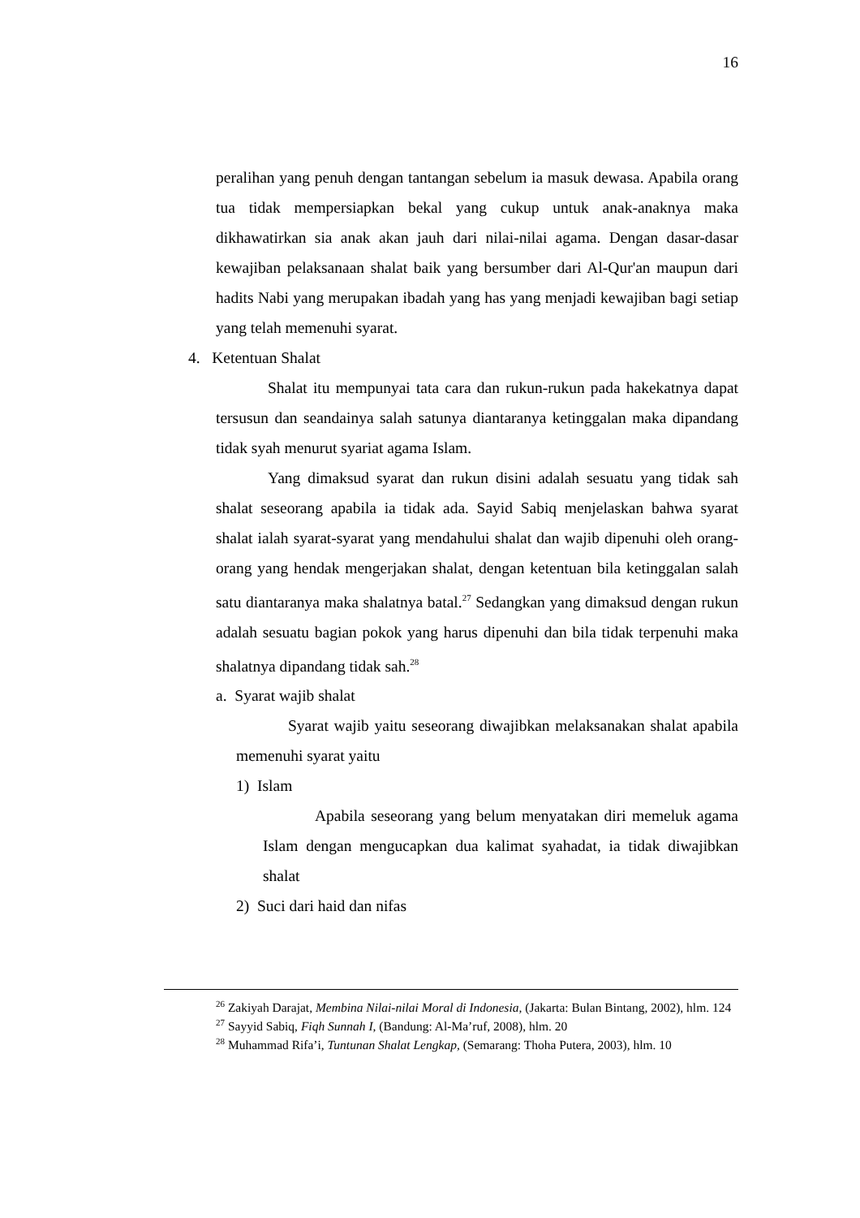16
peralihan yang penuh dengan tantangan sebelum ia masuk dewasa. Apabila orang tua tidak mempersiapkan bekal yang cukup untuk anak-anaknya maka dikhawatirkan sia anak akan jauh dari nilai-nilai agama. Dengan dasar-dasar kewajiban pelaksanaan shalat baik yang bersumber dari Al-Qur'an maupun dari hadits Nabi yang merupakan ibadah yang has yang menjadi kewajiban bagi setiap yang telah memenuhi syarat.
4. Ketentuan Shalat
Shalat itu mempunyai tata cara dan rukun-rukun pada hakekatnya dapat tersusun dan seandainya salah satunya diantaranya ketinggalan maka dipandang tidak syah menurut syariat agama Islam.
Yang dimaksud syarat dan rukun disini adalah sesuatu yang tidak sah shalat seseorang apabila ia tidak ada. Sayid Sabiq menjelaskan bahwa syarat shalat ialah syarat-syarat yang mendahului shalat dan wajib dipenuhi oleh orang-orang yang hendak mengerjakan shalat, dengan ketentuan bila ketinggalan salah satu diantaranya maka shalatnya batal.<sup>27</sup> Sedangkan yang dimaksud dengan rukun adalah sesuatu bagian pokok yang harus dipenuhi dan bila tidak terpenuhi maka shalatnya dipandang tidak sah.<sup>28</sup>
a. Syarat wajib shalat
Syarat wajib yaitu seseorang diwajibkan melaksanakan shalat apabila memenuhi syarat yaitu
1) Islam
Apabila seseorang yang belum menyatakan diri memeluk agama Islam dengan mengucapkan dua kalimat syahadat, ia tidak diwajibkan shalat
2) Suci dari haid dan nifas
<sup>26</sup> Zakiyah Darajat, Membina Nilai-nilai Moral di Indonesia, (Jakarta: Bulan Bintang, 2002), hlm. 124
<sup>27</sup> Sayyid Sabiq, Fiqh Sunnah I, (Bandung: Al-Ma’ruf, 2008), hlm. 20
<sup>28</sup> Muhammad Rifa’i, Tuntunan Shalat Lengkap, (Semarang: Thoha Putera, 2003), hlm. 10